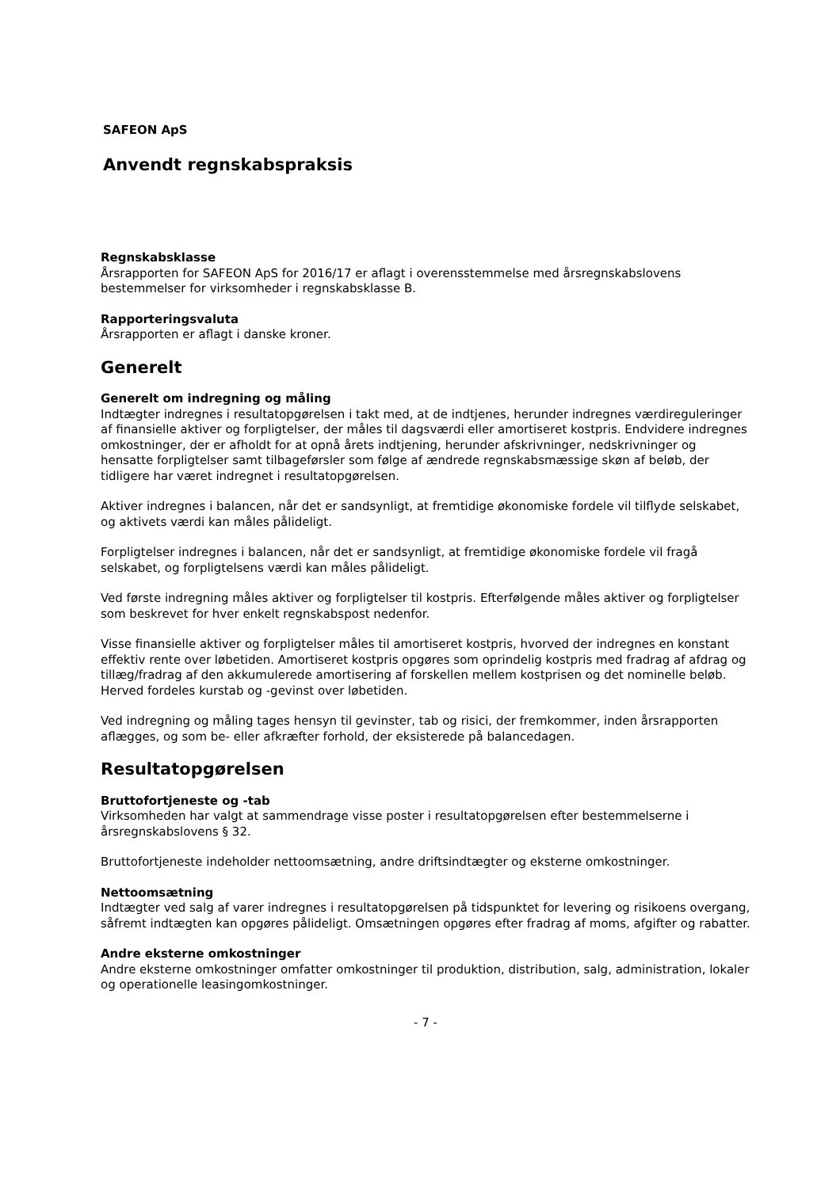SAFEON ApS
Anvendt regnskabspraksis
Regnskabsklasse
Årsrapporten for SAFEON ApS for 2016/17 er aflagt i overensstemmelse med årsregnskabslovens bestemmelser for virksomheder i regnskabsklasse B.
Rapporteringsvaluta
Årsrapporten er aflagt i danske kroner.
Generelt
Generelt om indregning og måling
Indtægter indregnes i resultatopgørelsen i takt med, at de indtjenes, herunder indregnes værdireguleringer af finansielle aktiver og forpligtelser, der måles til dagsværdi eller amortiseret kostpris. Endvidere indregnes omkostninger, der er afholdt for at opnå årets indtjening, herunder afskrivninger, nedskrivninger og hensatte forpligtelser samt tilbageførsler som følge af ændrede regnskabsmæssige skøn af beløb, der tidligere har været indregnet i resultatopgørelsen.
Aktiver indregnes i balancen, når det er sandsynligt, at fremtidige økonomiske fordele vil tilflyde selskabet, og aktivets værdi kan måles pålideligt.
Forpligtelser indregnes i balancen, når det er sandsynligt, at fremtidige økonomiske fordele vil fragå selskabet, og forpligtelsens værdi kan måles pålideligt.
Ved første indregning måles aktiver og forpligtelser til kostpris. Efterfølgende måles aktiver og forpligtelser som beskrevet for hver enkelt regnskabspost nedenfor.
Visse finansielle aktiver og forpligtelser måles til amortiseret kostpris, hvorved der indregnes en konstant effektiv rente over løbetiden. Amortiseret kostpris opgøres som oprindelig kostpris med fradrag af afdrag og tillæg/fradrag af den akkumulerede amortisering af forskellen mellem kostprisen og det nominelle beløb. Herved fordeles kurstab og -gevinst over løbetiden.
Ved indregning og måling tages hensyn til gevinster, tab og risici, der fremkommer, inden årsrapporten aflægges, og som be- eller afkræfter forhold, der eksisterede på balancedagen.
Resultatopgørelsen
Bruttofortjeneste og -tab
Virksomheden har valgt at sammendrage visse poster i resultatopgørelsen efter bestemmelserne i årsregnskabslovens § 32.
Bruttofortjeneste indeholder nettoomsætning, andre driftsindtægter og eksterne omkostninger.
Nettoomsætning
Indtægter ved salg af varer indregnes i resultatopgørelsen på tidspunktet for levering og risikoens overgang, såfremt indtægten kan opgøres pålideligt. Omsætningen opgøres efter fradrag af moms, afgifter og rabatter.
Andre eksterne omkostninger
Andre eksterne omkostninger omfatter omkostninger til produktion, distribution, salg, administration, lokaler og operationelle leasingomkostninger.
- 7 -